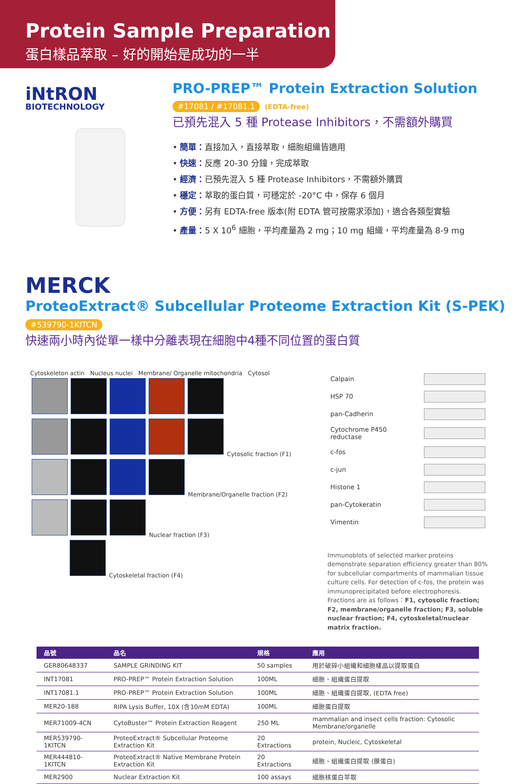Protein Sample Preparation
蛋白樣品萃取 – 好的開始是成功的一半
iNtRON
BIOTECHNOLOGY
PRO-PREP™ Protein Extraction Solution #17081 / #17081.1 (EDTA-free)
已預先混入 5 種 Protease Inhibitors，不需額外購買
• 簡單：直接加入，直接萃取，細胞組織皆適用
• 快速：反應 20-30 分鐘，完成萃取
• 經濟：已預先混入 5 種 Protease Inhibitors，不需額外購買
• 穩定：萃取的蛋白質，可穩定於 -20°C 中，保存 6 個月
• 方便：另有 EDTA-free 版本(附 EDTA 管可按需求添加)，適合各類型實驗
• 產量：5 X 10<sup>6</sup> 細胞，平均產量為 2 mg；10 mg 組織，平均產量為 8-9 mg
MERCK
ProteoExtract® Subcellular Proteome Extraction Kit (S-PEK) #539790-1KITCN
快速兩小時內從單一樣中分離表現在細胞中4種不同位置的蛋白質
Cytoskeleton actin Nucleus nuclei Membrane/ Organelle mitochondria Cytosol
Cytosolic fraction (F1)
Membrane/Organelle fraction (F2)
Nuclear fraction (F3)
Cytoskeletal fraction (F4)
| Calpain | |
| HSP 70 | |
| pan-Cadherin | |
| Cytochrome P450 reductase | |
| c-fos | |
| c-jun | |
| Histone 1 | |
| pan-Cytokeratin | |
| Vimentin | |
Immunoblots of selected marker proteins demonstrate separation efficiency greater than 80% for subcellular compartments of mammalian tissue culture cells. For detection of c-fos, the protein was immunoprecipitated before electrophoresis.
Fractions are as follows：F1, cytosolic fraction; F2, membrane/organelle fraction; F3, soluble nuclear fraction; F4, cytoskeletal/nuclear matrix fraction.
| 品號 | 品名 | 規格 | 應用 |
| --- | --- | --- | --- |
| GER80648337 | SAMPLE GRINDING KIT | 50 samples | 用於破碎小組織和細胞樣品以提取蛋白 |
| INT17081 | PRO-PREP™ Protein Extraction Solution | 100ML | 細胞、組織蛋白提取 |
| INT17081.1 | PRO-PREP™ Protein Extraction Solution | 100ML | 細胞、組織蛋白提取, (EDTA free) |
| MER20-188 | RIPA Lysis Buffer, 10X (含10mM EDTA) | 100ML | 細胞蛋白提取 |
| MER71009-4CN | CytoBuster™ Protein Extraction Reagent | 250 ML | mammalian and insect cells fraction: Cytosolic Membrane/organelle |
| MER539790-1KITCN | ProteoExtract® Subcellular Proteome Extraction Kit | 20 Extractions | protein, Nucleic, Cytoskeletal |
| MER444810-1KITCN | ProteoExtract® Native Membrane Protein Extraction Kit | 20 Extractions | 細胞、組織蛋白提取 (膜蛋白) |
| MER2900 | Nuclear Extraction Kit | 100 assays | 細胞核蛋白萃取 |